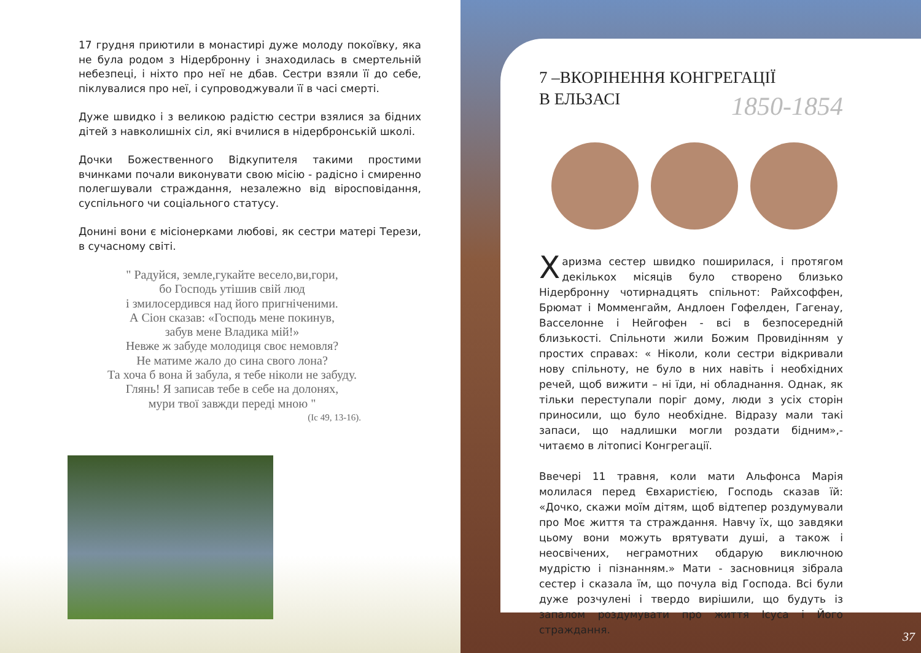17 грудня приютили в монастирі дуже молоду покоївку, яка не була родом з Нідербронну і знаходилась в смертельній небезпеці, і ніхто про неї не дбав. Сестри взяли її до себе, піклувалися про неї, і супроводжували її в часі смерті.
Дуже швидко і з великою радістю сестри взялися за бідних дітей з навколишніх сіл, які вчилися в нідербронській школі.
Дочки Божественного Відкупителя такими простими вчинками почали виконувати свою місію - радісно і смиренно полегшували страждання, незалежно від віросповідання, суспільного чи соціального статусу.
Донині вони є місіонерками любові, як сестри матері Терези, в сучасному світі.
" Радуйся, земле,гукайте весело,ви,гори,
бо Господь утішив свій люд
і змилосердився над його пригніченими.
А Сіон сказав: «Господь мене покинув,
забув мене Владика мій!»
Невже ж забуде молодиця своє немовля?
Не матиме жало до сина свого лона?
Та хоча б вона й забула, я тебе ніколи не забуду.
Глянь! Я записав тебе в себе на долонях,
мури твої завжди переді мною "
(Іс 49, 13-16).
7 –ВКОРІНЕННЯ КОНГРЕГАЦІЇ
В ЕЛЬЗАСІ
1850-1854
Харизма сестер швидко поширилася, і протягом декількох місяців було створено близько Нідербронну чотирнадцять спільнот: Райхсоффен, Брюмат і Момменгайм, Андлоен Гофелден, Гагенау, Васселонне і Нейгофен - всі в безпосередній близькості. Спільноти жили Божим Провидінням у простих справах: « Ніколи, коли сестри відкривали нову спільноту, не було в них навіть і необхідних речей, щоб вижити – ні їди, ні обладнання. Однак, як тільки переступали поріг дому, люди з усіх сторін приносили, що було необхідне. Відразу мали такі запаси, що надлишки могли роздати бідним»,- читаємо в літописі Конгрегації.
Ввечері 11 травня, коли мати Альфонса Марія молилася перед Євхаристією, Господь сказав їй: «Дочко, скажи моїм дітям, щоб відтепер роздумували про Моє життя та страждання. Навчу їх, що завдяки цьому вони можуть врятувати душі, а також і неосвічених, неграмотних обдарую виключною мудрістю і пізнанням.» Мати - засновниця зібрала сестер і сказала їм, що почула від Господа. Всі були дуже розчулені і твердо вирішили, що будуть із запалом роздумувати про життя Ісуса і Його страждання.
37